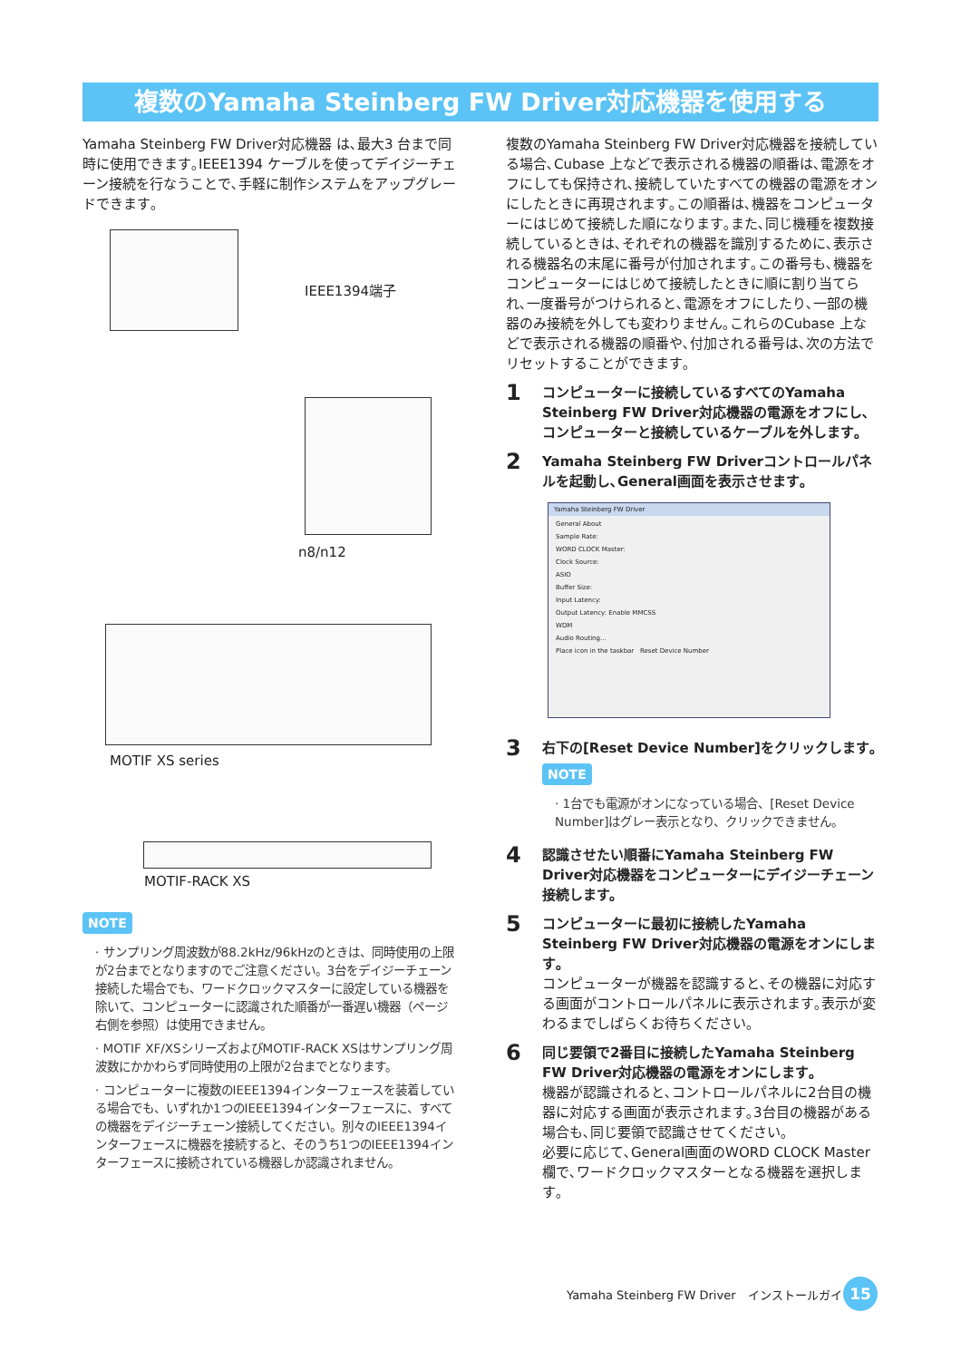複数のYamaha Steinberg FW Driver対応機器を使用する
Yamaha Steinberg FW Driver対応機器 は､最大3 台まで同時に使用できます｡IEEE1394 ケーブルを使ってデイジーチェーン接続を行なうことで､手軽に制作システムをアップグレードできます｡
IEEE1394端子
n8/n12
MOTIF XS series
MOTIF-RACK XS
NOTE
· サンプリング周波数が88.2kHz/96kHzのときは、同時使用の上限が2台までとなりますのでご注意ください。3台をデイジーチェーン接続した場合でも、ワードクロックマスターに設定している機器を除いて、コンピューターに認識された順番が一番遅い機器（ページ右側を参照）は使用できません。
· MOTIF XF/XSシリーズおよびMOTIF-RACK XSはサンプリング周波数にかかわらず同時使用の上限が2台までとなります。
· コンピューターに複数のIEEE1394インターフェースを装着している場合でも、いずれか1つのIEEE1394インターフェースに、すべての機器をデイジーチェーン接続してください。別々のIEEE1394インターフェースに機器を接続すると、そのうち1つのIEEE1394インターフェースに接続されている機器しか認識されません。
複数のYamaha Steinberg FW Driver対応機器を接続している場合､Cubase 上などで表示される機器の順番は､電源をオフにしても保持され､接続していたすべての機器の電源をオンにしたときに再現されます｡この順番は､機器をコンピューターにはじめて接続した順になります｡また､同じ機種を複数接続しているときは､それぞれの機器を識別するために､表示される機器名の末尾に番号が付加されます｡この番号も､機器をコンピューターにはじめて接続したときに順に割り当てられ､一度番号がつけられると､電源をオフにしたり､一部の機器のみ接続を外しても変わりません｡これらのCubase 上などで表示される機器の順番や､付加される番号は､次の方法でリセットすることができます｡
1
コンピューターに接続しているすべてのYamaha Steinberg FW Driver対応機器の電源をオフにし､コンピューターと接続しているケーブルを外します｡
2
Yamaha Steinberg FW Driverコントロールパネルを起動し､General画面を表示させます｡
Yamaha Steinberg FW Driver
General About
Sample Rate:
WORD CLOCK Master:
Clock Source:
ASIO
Buffer Size:
Input Latency:
Output Latency: Enable MMCSS
WDM
Audio Routing...
Place icon in the taskbar Reset Device Number
3
右下の[Reset Device Number]をクリックします｡
NOTE
· 1台でも電源がオンになっている場合、[Reset Device Number]はグレー表示となり、クリックできません。
4
認識させたい順番にYamaha Steinberg FW Driver対応機器をコンピューターにデイジーチェーン接続します。
5
コンピューターに最初に接続したYamaha Steinberg FW Driver対応機器の電源をオンにします｡
コンピューターが機器を認識すると､その機器に対応する画面がコントロールパネルに表示されます｡表示が変わるまでしばらくお待ちください｡
6
同じ要領で2番目に接続したYamaha Steinberg FW Driver対応機器の電源をオンにします｡
機器が認識されると､コントロールパネルに2台目の機器に対応する画面が表示されます｡3台目の機器がある場合も､同じ要領で認識させてください｡
必要に応じて､General画面のWORD CLOCK Master欄で､ワードクロックマスターとなる機器を選択します｡
Yamaha Steinberg FW Driver　インストールガイド
15